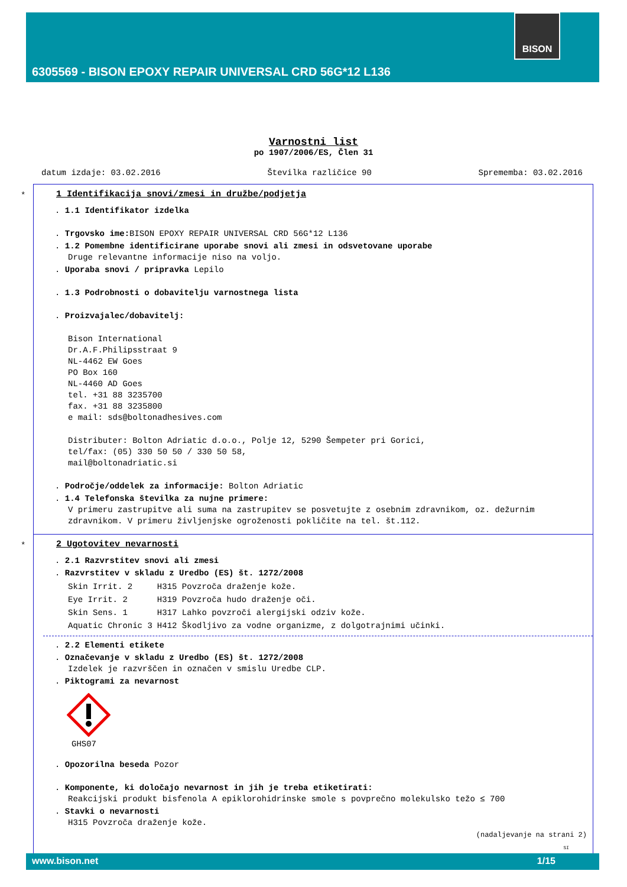BISON
6305569 - BISON EPOXY REPAIR UNIVERSAL CRD 56G*12 L136
Varnostni list
po 1907/2006/ES, Člen 31
datum izdaje: 03.02.2016 Številka različice 90 Sprememba: 03.02.2016
*
1 Identifikacija snovi/zmesi in družbe/podjetja
. 1.1 Identifikator izdelka
. Trgovsko ime: BISON EPOXY REPAIR UNIVERSAL CRD 56G*12 L136
. 1.2 Pomembne identificirane uporabe snovi ali zmesi in odsvetovane uporabe
Druge relevantne informacije niso na voljo.
. Uporaba snovi / pripravka Lepilo
. 1.3 Podrobnosti o dobavitelju varnostnega lista
. Proizvajalec/dobavitelj:
Bison International
Dr.A.F.Philipsstraat 9
NL-4462 EW Goes
PO Box 160
NL-4460 AD Goes
tel. +31 88 3235700
fax. +31 88 3235800
e mail: sds@boltonadhesives.com
Distributer: Bolton Adriatic d.o.o., Polje 12, 5290 Šempeter pri Gorici,
tel/fax: (05) 330 50 50 / 330 50 58,
mail@boltonadriatic.si
. Področje/oddelek za informacije: Bolton Adriatic
. 1.4 Telefonska številka za nujne primere:
V primeru zastrupitve ali suma na zastrupitev se posvetujte z osebnim zdravnikom, oz. dežurnim zdravnikom. V primeru življenjske ogroženosti pokličite na tel. št.112.
*
2 Ugotovitev nevarnosti
. 2.1 Razvrstitev snovi ali zmesi
. Razvrstitev v skladu z Uredbo (ES) št. 1272/2008
| Skin Irrit. 2 | H315 Povzroča draženje kože. |
| Eye Irrit. 2 | H319 Povzroča hudo draženje oči. |
| Skin Sens. 1 | H317 Lahko povzroči alergijski odziv kože. |
| Aquatic Chronic 3 | H412 Škodljivo za vodne organizme, z dolgotrajnimi učinki. |
. 2.2 Elementi etikete
. Označevanje v skladu z Uredbo (ES) št. 1272/2008
Izdelek je razvrščen in označen v smislu Uredbe CLP.
. Piktogrami za nevarnost
GHS07
. Opozorilna beseda Pozor
. Komponente, ki določajo nevarnost in jih je treba etiketirati:
Reakcijski produkt bisfenola A epiklorohidrinske smole s povprečno molekulsko težo ≤ 700
. Stavki o nevarnosti
H315 Povzroča draženje kože.
(nadaljevanje na strani 2)
SI
www.bison.net 1/15